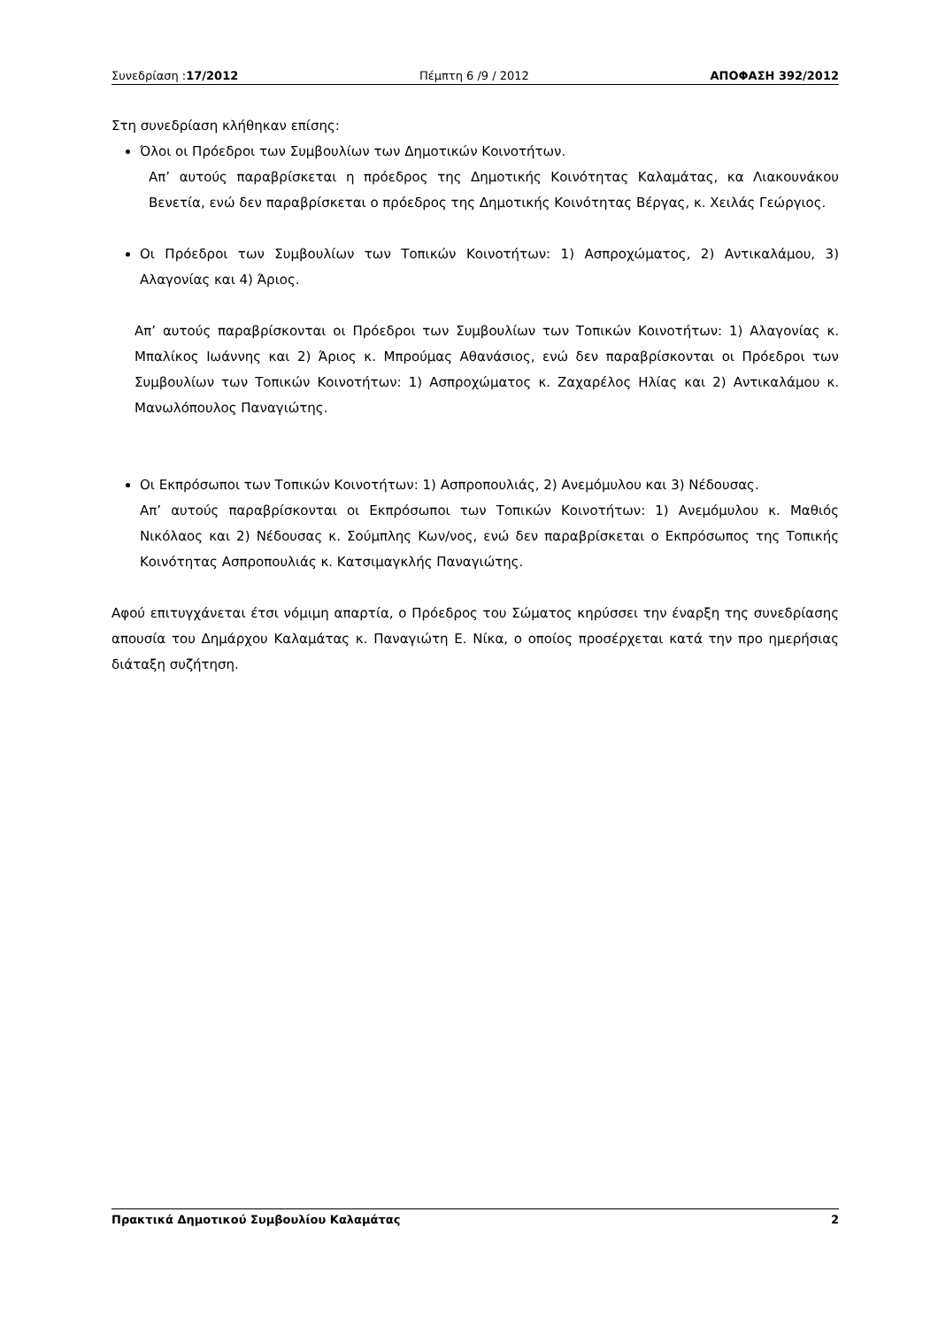Συνεδρίαση :17/2012 Πέμπτη 6 /9 / 2012 ΑΠΟΦΑΣΗ 392/2012
Στη συνεδρίαση κλήθηκαν επίσης:
Όλοι οι Πρόεδροι των Συμβουλίων των Δημοτικών Κοινοτήτων.
Απ’ αυτούς παραβρίσκεται η πρόεδρος της Δημοτικής Κοινότητας Καλαμάτας, κα Λιακουνάκου Βενετία, ενώ δεν παραβρίσκεται ο πρόεδρος της Δημοτικής Κοινότητας Βέργας, κ. Χειλάς Γεώργιος.
Οι Πρόεδροι των Συμβουλίων των Τοπικών Κοινοτήτων: 1) Ασπροχώματος, 2) Αντικαλάμου, 3) Αλαγονίας και 4) Άριος.
Απ’ αυτούς παραβρίσκονται οι Πρόεδροι των Συμβουλίων των Τοπικών Κοινοτήτων: 1) Αλαγονίας κ. Μπαλίκος Ιωάννης και 2) Άριος κ. Μπρούμας Αθανάσιος, ενώ δεν παραβρίσκονται οι Πρόεδροι των Συμβουλίων των Τοπικών Κοινοτήτων: 1) Ασπροχώματος κ. Ζαχαρέλος Ηλίας και 2) Αντικαλάμου κ. Μανωλόπουλος Παναγιώτης.
Οι Εκπρόσωποι των Τοπικών Κοινοτήτων: 1) Ασπροπουλιάς, 2) Ανεμόμυλου και 3) Νέδουσας.
Απ’ αυτούς παραβρίσκονται οι Εκπρόσωποι των Τοπικών Κοινοτήτων: 1) Ανεμόμυλου κ. Μαθιός Νικόλαος και 2) Νέδουσας κ. Σούμπλης Κων/νος, ενώ δεν παραβρίσκεται ο Εκπρόσωπος της Τοπικής Κοινότητας Ασπροπουλιάς κ. Κατσιμαγκλής Παναγιώτης.
Αφού επιτυγχάνεται έτσι νόμιμη απαρτία, ο Πρόεδρος του Σώματος κηρύσσει την έναρξη της συνεδρίασης απουσία του Δημάρχου Καλαμάτας κ. Παναγιώτη Ε. Νίκα, ο οποίος προσέρχεται κατά την προ ημερήσιας διάταξη συζήτηση.
Πρακτικά Δημοτικού Συμβουλίου Καλαμάτας 2